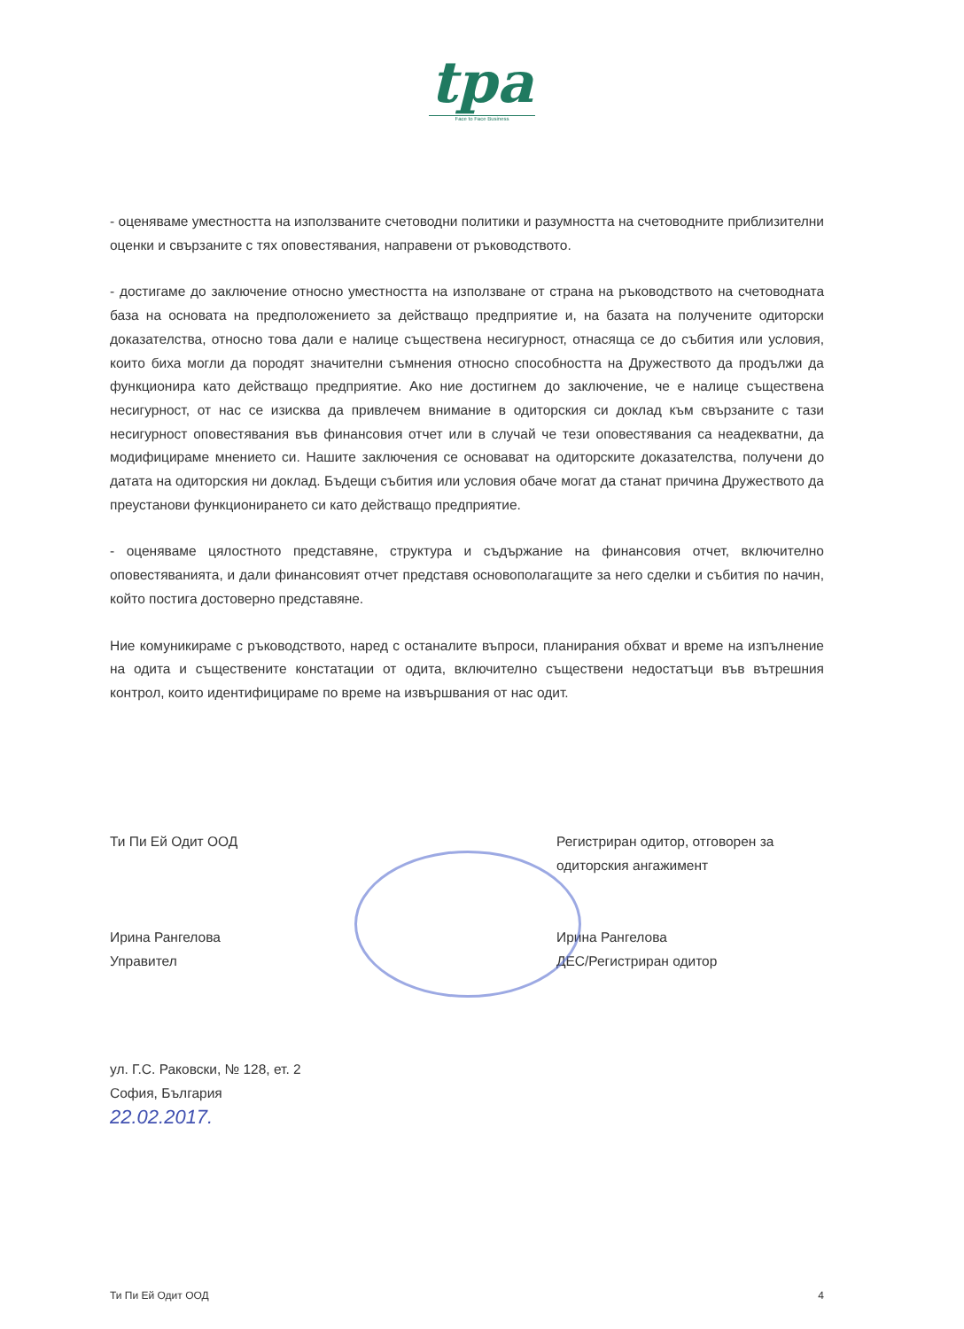tpa
Face to Face Business
- оценяваме уместността на използваните счетоводни политики и разумността на счетоводните приблизителни оценки и свързаните с тях оповестявания, направени от ръководството.
- достигаме до заключение относно уместността на използване от страна на ръководството на счетоводната база на основата на предположението за действащо предприятие и, на базата на получените одиторски доказателства, относно това дали е налице съществена несигурност, отнасяща се до събития или условия, които биха могли да породят значителни съмнения относно способността на Дружеството да продължи да функционира като действащо предприятие. Ако ние достигнем до заключение, че е налице съществена несигурност, от нас се изисква да привлечем внимание в одиторския си доклад към свързаните с тази несигурност оповестявания във финансовия отчет или в случай че тези оповестявания са неадекватни, да модифицираме мнението си. Нашите заключения се основават на одиторските доказателства, получени до датата на одиторския ни доклад. Бъдещи събития или условия обаче могат да станат причина Дружеството да преустанови функционирането си като действащо предприятие.
- оценяваме цялостното представяне, структура и съдържание на финансовия отчет, включително оповестяванията, и дали финансовият отчет представя основополагащите за него сделки и събития по начин, който постига достоверно представяне.
Ние комуникираме с ръководството, наред с останалите въпроси, планирания обхват и време на изпълнение на одита и съществените констатации от одита, включително съществени недостатъци във вътрешния контрол, които идентифицираме по време на извършвания от нас одит.
Ти Пи Ей Одит ООД
Ирина Рангелова
Управител
Регистриран одитор, отговорен за одиторския ангажимент
Ирина Рангелова
ДЕС/Регистриран одитор
ул. Г.С. Раковски, № 128, ет. 2
София, България
22.02.2017.
Ти Пи Ей Одит ООД 4